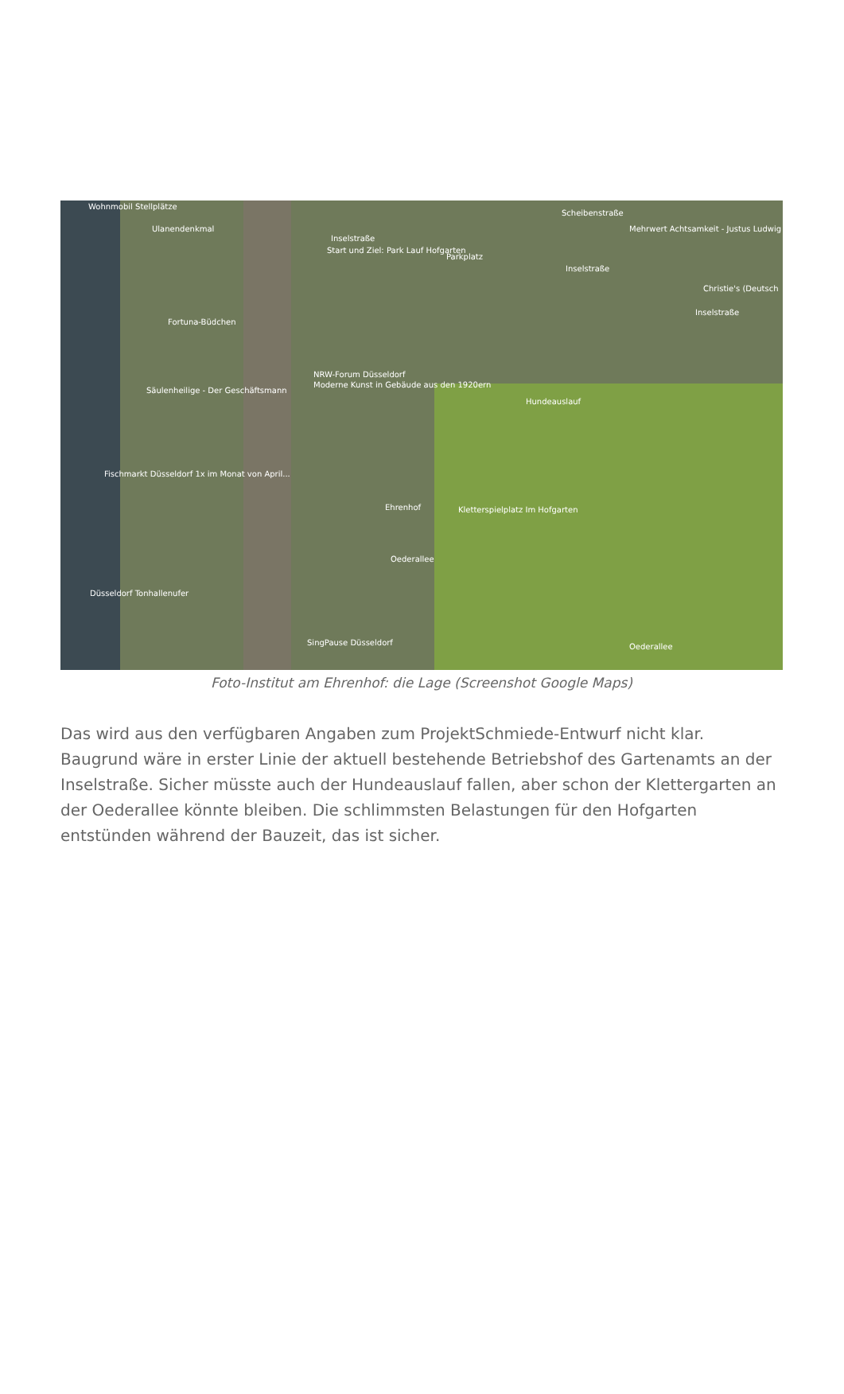Wohnmobil Stellplätze
Ulanendenkmal
Inselstraße
Start und Ziel: Park Lauf Hofgarten
Parkplatz
Mehrwert Achtsamkeit - Justus Ludwig
Scheibenstraße
Inselstraße
Christie's (Deutsch
Inselstraße
Fortuna-Büdchen
NRW-Forum Düsseldorf
Moderne Kunst in Gebäude aus den 1920ern
Säulenheilige - Der Geschäftsmann
Hundeauslauf
Fischmarkt Düsseldorf 1x im Monat von April...
Ehrenhof Kletterspielplatz Im Hofgarten
Oederallee
Düsseldorf Tonhallenufer
SingPause Düsseldorf Oederallee
Foto-Institut am Ehrenhof: die Lage (Screenshot Google Maps)
Das wird aus den verfügbaren Angaben zum ProjektSchmiede-Entwurf nicht klar. Baugrund wäre in erster Linie der aktuell bestehende Betriebshof des Gartenamts an der Inselstraße. Sicher müsste auch der Hundeauslauf fallen, aber schon der Klettergarten an der Oederallee könnte bleiben. Die schlimmsten Belastungen für den Hofgarten entstünden während der Bauzeit, das ist sicher.